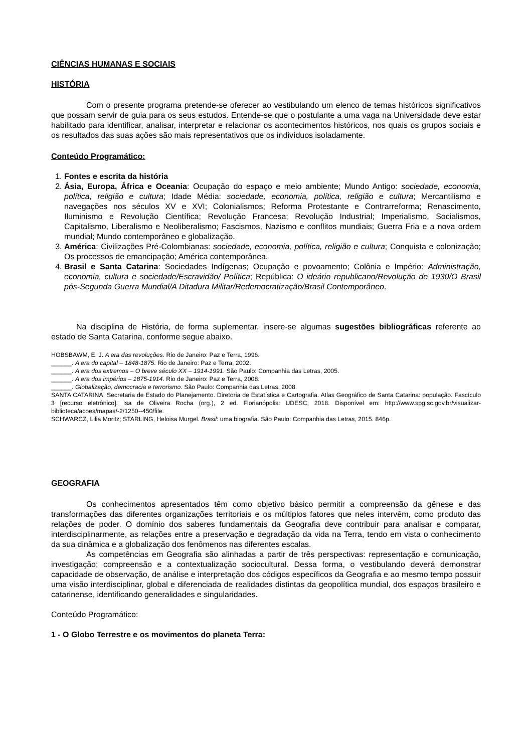CIÊNCIAS HUMANAS E SOCIAIS
HISTÓRIA
Com o presente programa pretende-se oferecer ao vestibulando um elenco de temas históricos significativos que possam servir de guia para os seus estudos. Entende-se que o postulante a uma vaga na Universidade deve estar habilitado para identificar, analisar, interpretar e relacionar os acontecimentos históricos, nos quais os grupos sociais e os resultados das suas ações são mais representativos que os indivíduos isoladamente.
Conteúdo Programático:
1. Fontes e escrita da história
2. Ásia, Europa, África e Oceania: Ocupação do espaço e meio ambiente; Mundo Antigo: sociedade, economia, política, religião e cultura; Idade Média: sociedade, economia, política, religião e cultura; Mercantilismo e navegações nos séculos XV e XVI; Colonialismos; Reforma Protestante e Contrarreforma; Renascimento, Iluminismo e Revolução Científica; Revolução Francesa; Revolução Industrial; Imperialismo, Socialismos, Capitalismo, Liberalismo e Neoliberalismo; Fascismos, Nazismo e conflitos mundiais; Guerra Fria e a nova ordem mundial; Mundo contemporâneo e globalização.
3. América: Civilizações Pré-Colombianas: sociedade, economia, política, religião e cultura; Conquista e colonização; Os processos de emancipação; América contemporânea.
4. Brasil e Santa Catarina: Sociedades Indígenas; Ocupação e povoamento; Colônia e Império: Administração, economia, cultura e sociedade/Escravidão/ Política; República: O ideário republicano/Revolução de 1930/O Brasil pós-Segunda Guerra Mundial/A Ditadura Militar/Redemocratização/Brasil Contemporâneo.
Na disciplina de História, de forma suplementar, insere-se algumas sugestões bibliográficas referente ao estado de Santa Catarina, conforme segue abaixo.
HOBSBAWM, E. J. A era das revoluções. Rio de Janeiro: Paz e Terra, 1996.
______. A era do capital – 1848-1875. Rio de Janeiro: Paz e Terra, 2002.
______. A era dos extremos – O breve século XX – 1914-1991. São Paulo: Companhia das Letras, 2005.
______. A era dos impérios – 1875-1914. Rio de Janeiro: Paz e Terra, 2008.
______. Globalização, democracia e terrorismo. São Paulo: Companhia das Letras, 2008.
SANTA CATARINA. Secretaria de Estado do Planejamento. Diretoria de Estatística e Cartografia. Atlas Geográfico de Santa Catarina: população. Fascículo 3 [recurso eletrônico]. Isa de Oliveira Rocha (org.), 2 ed. Florianópolis: UDESC, 2018. Disponível em: http://www.spg.sc.gov.br/visualizar-biblioteca/acoes/mapas/-2/1250--450/file.
SCHWARCZ, Lilia Moritz; STARLING, Heloisa Murgel. Brasil: uma biografia. São Paulo: Companhia das Letras, 2015. 846p.
GEOGRAFIA
Os conhecimentos apresentados têm como objetivo básico permitir a compreensão da gênese e das transformações das diferentes organizações territoriais e os múltiplos fatores que neles intervêm, como produto das relações de poder. O domínio dos saberes fundamentais da Geografia deve contribuir para analisar e comparar, interdisciplinarmente, as relações entre a preservação e degradação da vida na Terra, tendo em vista o conhecimento da sua dinâmica e a globalização dos fenômenos nas diferentes escalas.
As competências em Geografia são alinhadas a partir de três perspectivas: representação e comunicação, investigação; compreensão e a contextualização sociocultural. Dessa forma, o vestibulando deverá demonstrar capacidade de observação, de análise e interpretação dos códigos específicos da Geografia e ao mesmo tempo possuir uma visão interdisciplinar, global e diferenciada de realidades distintas da geopolítica mundial, dos espaços brasileiro e catarinense, identificando generalidades e singularidades.
Conteúdo Programático:
1 - O Globo Terrestre e os movimentos do planeta Terra: